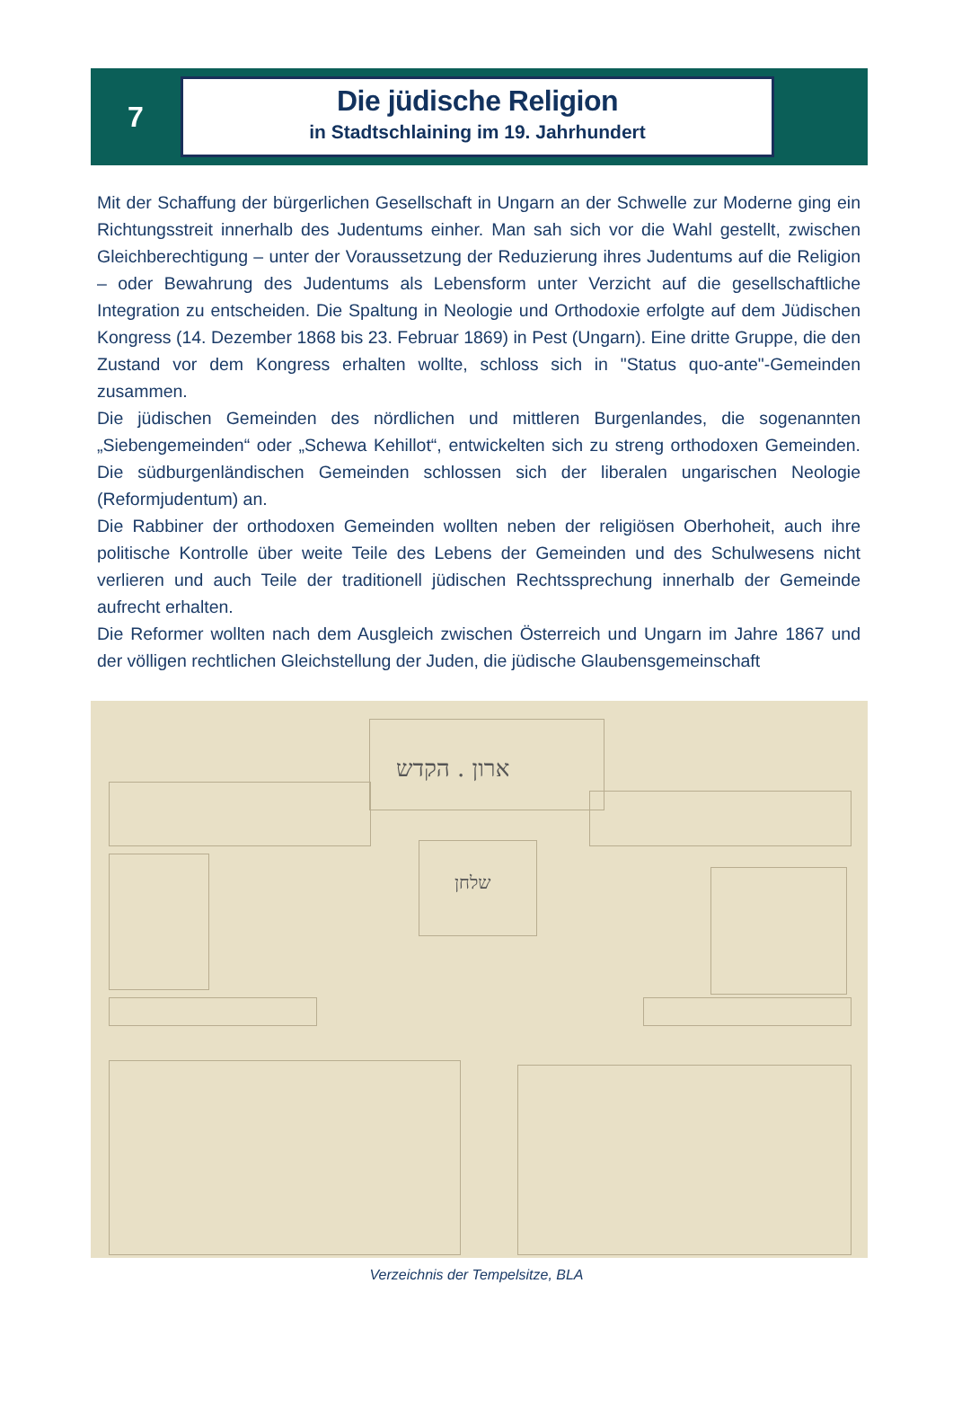7
Die jüdische Religion
in Stadtschlaining im 19. Jahrhundert
Mit der Schaffung der bürgerlichen Gesellschaft in Ungarn an der Schwelle zur Moderne ging ein Richtungsstreit innerhalb des Judentums einher. Man sah sich vor die Wahl ge­stellt, zwischen Gleichberechtigung – unter der Voraussetzung der Reduzierung ihres Ju­dentums auf die Religion – oder Bewahrung des Judentums als Lebensform unter Verzicht auf die gesellschaftliche Integration zu entscheiden. Die Spaltung in Neologie und Ortho­doxie erfolgte auf dem Jüdischen Kongress (14. Dezember 1868 bis 23. Februar 1869) in Pest (Ungarn). Eine dritte Gruppe, die den Zustand vor dem Kongress erhalten wollte, schloss sich in "Status quo-ante"-Gemeinden zusammen.
Die jüdischen Gemeinden des nördlichen und mittleren Burgenlandes, die sogenannten „Siebengemeinden“ oder „Schewa Kehillot“, entwickelten sich zu streng orthodoxen Ge­meinden. Die südburgenländischen Gemeinden schlossen sich der liberalen ungarischen Neologie (Reformjudentum) an.
Die Rabbiner der orthodoxen Gemeinden wollten neben der religiösen Oberhoheit, auch ihre politische Kontrolle über weite Teile des Lebens der Gemeinden und des Schulwesens nicht verlieren und auch Teile der traditionell jüdischen Rechtssprechung innerhalb der Ge­meinde aufrecht erhalten.
Die Reformer wollten nach dem Ausgleich zwischen Österreich und Ungarn im Jahre 1867 und der völligen rechtlichen Gleichstellung der Juden, die jüdische Glaubensgemeinschaft
ארון . הקדש
שלחן
Verzeichnis der Tempelsitze, BLA